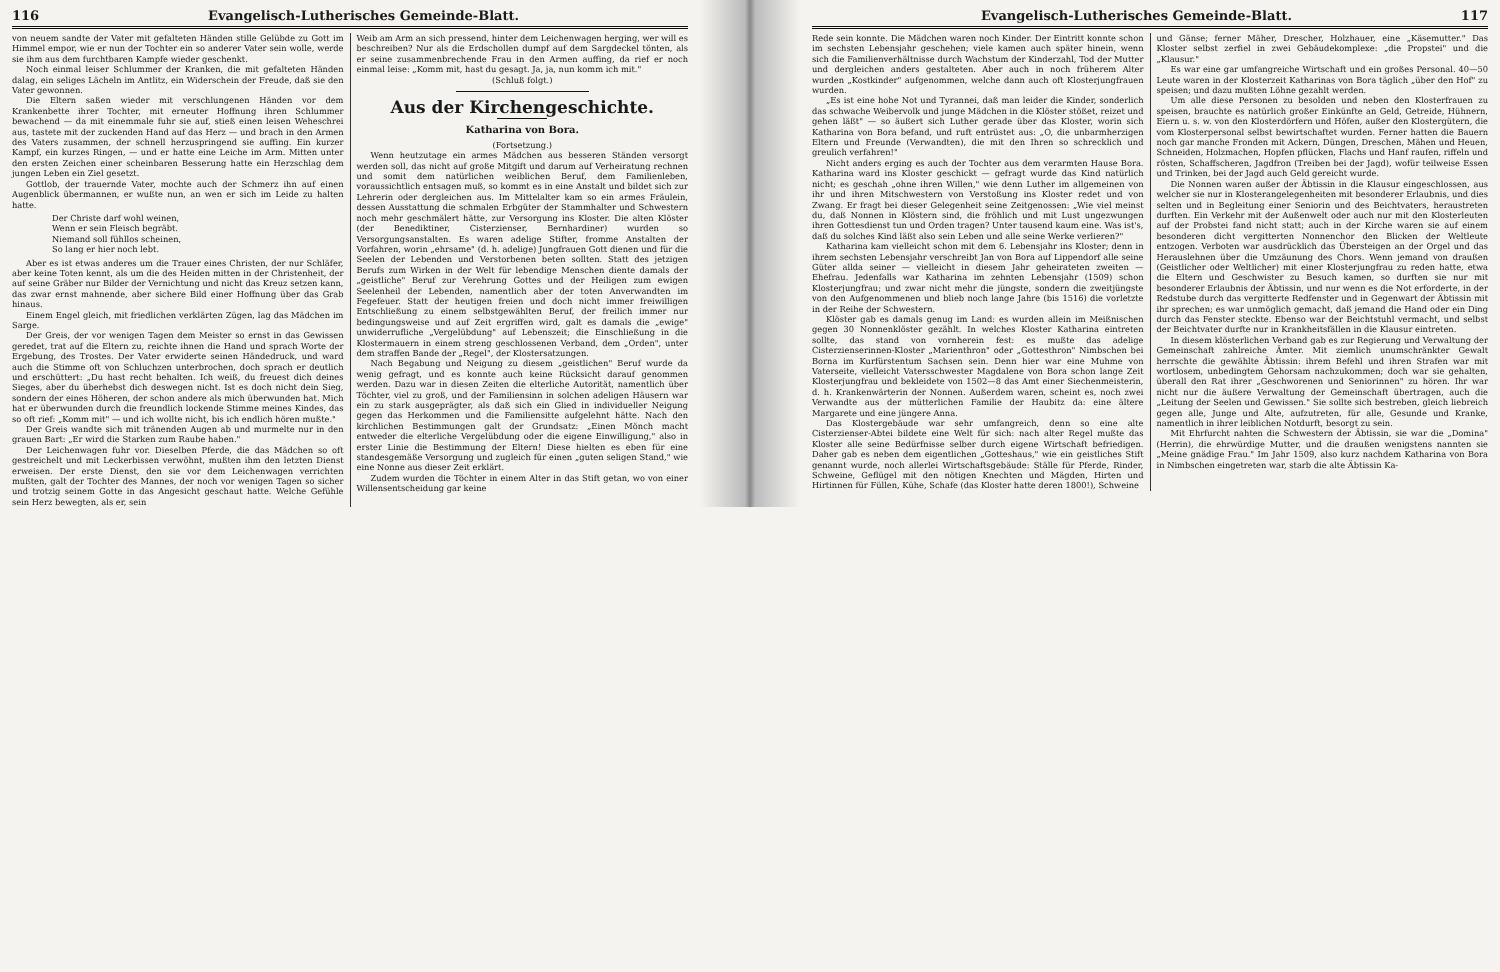116 Evangelisch-Lutherisches Gemeinde-Blatt.
von neuem sandte der Vater mit gefalteten Händen stille Gelübde zu Gott im Himmel empor, wie er nun der Tochter ein so anderer Vater sein wolle, werde sie ihm aus dem furchtbaren Kampfe wieder geschenkt.
Noch einmal leiser Schlummer der Kranken, die mit gefalteten Händen dalag, ein seliges Lächeln im Antlitz, ein Widerschein der Freude, daß sie den Vater gewonnen.
Die Eltern saßen wieder mit verschlungenen Händen vor dem Krankenbette ihrer Tochter, mit erneuter Hoffnung ihren Schlummer bewachend — da mit einemmale fuhr sie auf, stieß einen leisen Weheschrei aus, tastete mit der zuckenden Hand auf das Herz — und brach in den Armen des Vaters zusammen, der schnell herzuspringend sie auffing. Ein kurzer Kampf, ein kurzes Ringen, — und er hatte eine Leiche im Arm. Mitten unter den ersten Zeichen einer scheinbaren Besserung hatte ein Herzschlag dem jungen Leben ein Ziel gesetzt.
Gottlob, der trauernde Vater, mochte auch der Schmerz ihn auf einen Augenblick übermannen, er wußte nun, an wen er sich im Leide zu halten hatte.
Der Christe darf wohl weinen,
Wenn er sein Fleisch begräbt.
Niemand soll fühllos scheinen,
So lang er hier noch lebt.
Aber es ist etwas anderes um die Trauer eines Christen, der nur Schläfer, aber keine Toten kennt, als um die des Heiden mitten in der Christenheit, der auf seine Gräber nur Bilder der Vernichtung und nicht das Kreuz setzen kann, das zwar ernst mahnende, aber sichere Bild einer Hoffnung über das Grab hinaus.
Einem Engel gleich, mit friedlichen verklärten Zügen, lag das Mädchen im Sarge.
Der Greis, der vor wenigen Tagen dem Meister so ernst in das Gewissen geredet, trat auf die Eltern zu, reichte ihnen die Hand und sprach Worte der Ergebung, des Trostes. Der Vater erwiderte seinen Händedruck, und ward auch die Stimme oft von Schluchzen unterbrochen, doch sprach er deutlich und erschüttert: „Du hast recht behalten. Ich weiß, du freuest dich deines Sieges, aber du überhebst dich deswegen nicht. Ist es doch nicht dein Sieg, sondern der eines Höheren, der schon andere als mich überwunden hat. Mich hat er überwunden durch die freundlich lockende Stimme meines Kindes, das so oft rief: „Komm mit" — und ich wollte nicht, bis ich endlich hören mußte."
Der Greis wandte sich mit tränenden Augen ab und murmelte nur in den grauen Bart: „Er wird die Starken zum Raube haben."
Der Leichenwagen fuhr vor. Dieselben Pferde, die das Mädchen so oft gestreichelt und mit Leckerbissen verwöhnt, mußten ihm den letzten Dienst erweisen. Der erste Dienst, den sie vor dem Leichenwagen verrichten mußten, galt der Tochter des Mannes, der noch vor wenigen Tagen so sicher und trotzig seinem Gotte in das Angesicht geschaut hatte. Welche Gefühle sein Herz bewegten, als er, sein
Weib am Arm an sich pressend, hinter dem Leichenwagen herging, wer will es beschreiben? Nur als die Erdschollen dumpf auf dem Sargdeckel tönten, als er seine zusammenbrechende Frau in den Armen auffing, da rief er noch einmal leise: „Komm mit, hast du gesagt. Ja, ja, nun komm ich mit."
(Schluß folgt.)
Aus der Kirchengeschichte.
Katharina von Bora.
(Fortsetzung.)
Wenn heutzutage ein armes Mädchen aus besseren Ständen versorgt werden soll, das nicht auf große Mitgift und darum auf Verheiratung rechnen und somit dem natürlichen weiblichen Beruf, dem Familienleben, voraussichtlich entsagen muß, so kommt es in eine Anstalt und bildet sich zur Lehrerin oder dergleichen aus. Im Mittelalter kam so ein armes Fräulein, dessen Ausstattung die schmalen Erbgüter der Stammhalter und Schwestern noch mehr geschmälert hätte, zur Versorgung ins Kloster. Die alten Klöster (der Benediktiner, Cisterzienser, Bernhardiner) wurden so Versorgungsanstalten. Es waren adelige Stifter, fromme Anstalten der Vorfahren, worin „ehrsame" (d. h. adelige) Jungfrauen Gott dienen und für die Seelen der Lebenden und Verstorbenen beten sollten. Statt des jetzigen Berufs zum Wirken in der Welt für lebendige Menschen diente damals der „geistliche" Beruf zur Verehrung Gottes und der Heiligen zum ewigen Seelenheil der Lebenden, namentlich aber der toten Anverwandten im Fegefeuer. Statt der heutigen freien und doch nicht immer freiwilligen Entschließung zu einem selbstgewählten Beruf, der freilich immer nur bedingungsweise und auf Zeit ergriffen wird, galt es damals die „ewige" unwiderrufliche „Vergelübdung" auf Lebenszeit; die Einschließung in die Klostermauern in einem streng geschlossenen Verband, dem „Orden", unter dem straffen Bande der „Regel", der Klostersatzungen.
Nach Begabung und Neigung zu diesem „geistlichen" Beruf wurde da wenig gefragt, und es konnte auch keine Rücksicht darauf genommen werden. Dazu war in diesen Zeiten die elterliche Autorität, namentlich über Töchter, viel zu groß, und der Familiensinn in solchen adeligen Häusern war ein zu stark ausgeprägter, als daß sich ein Glied in individueller Neigung gegen das Herkommen und die Familiensitte aufgelehnt hätte. Nach den kirchlichen Bestimmungen galt der Grundsatz: „Einen Mönch macht entweder die elterliche Vergelübdung oder die eigene Einwilligung," also in erster Linie die Bestimmung der Eltern! Diese hielten es eben für eine standesgemäße Versorgung und zugleich für einen „guten seligen Stand," wie eine Nonne aus dieser Zeit erklärt.
Zudem wurden die Töchter in einem Alter in das Stift getan, wo von einer Willensentscheidung gar keine
Evangelisch-Lutherisches Gemeinde-Blatt. 117
Rede sein konnte. Die Mädchen waren noch Kinder. Der Eintritt konnte schon im sechsten Lebensjahr geschehen; viele kamen auch später hinein, wenn sich die Familienverhältnisse durch Wachstum der Kinderzahl, Tod der Mutter und dergleichen anders gestalteten. Aber auch in noch früherem Alter wurden „Kostkinder" aufgenommen, welche dann auch oft Klosterjungfrauen wurden.
„Es ist eine hohe Not und Tyrannei, daß man leider die Kinder, sonderlich das schwache Weibervolk und junge Mädchen in die Klöster stößet, reizet und gehen läßt" — so äußert sich Luther gerade über das Kloster, worin sich Katharina von Bora befand, und ruft entrüstet aus: „O, die unbarmherzigen Eltern und Freunde (Verwandten), die mit den Ihren so schrecklich und greulich verfahren!"
Nicht anders erging es auch der Tochter aus dem verarmten Hause Bora. Katharina ward ins Kloster geschickt — gefragt wurde das Kind natürlich nicht; es geschah „ohne ihren Willen," wie denn Luther im allgemeinen von ihr und ihren Mitschwestern von Verstoßung ins Kloster redet und von Zwang. Er fragt bei dieser Gelegenheit seine Zeitgenossen: „Wie viel meinst du, daß Nonnen in Klöstern sind, die fröhlich und mit Lust ungezwungen ihren Gottesdienst tun und Orden tragen? Unter tausend kaum eine. Was ist's, daß du solches Kind läßt also sein Leben und alle seine Werke verlieren?"
Katharina kam vielleicht schon mit dem 6. Lebensjahr ins Kloster; denn in ihrem sechsten Lebensjahr verschreibt Jan von Bora auf Lippendorf alle seine Güter allda seiner — vielleicht in diesem Jahr geheirateten zweiten — Ehefrau. Jedenfalls war Katharina im zehnten Lebensjahr (1509) schon Klosterjungfrau; und zwar nicht mehr die jüngste, sondern die zweitjüngste von den Aufgenommenen und blieb noch lange Jahre (bis 1516) die vorletzte in der Reihe der Schwestern.
Klöster gab es damals genug im Land: es wurden allein im Meißnischen gegen 30 Nonnenklöster gezählt. In welches Kloster Katharina eintreten sollte, das stand von vornherein fest: es mußte das adelige Cisterzienserinnen-Kloster „Marienthron" oder „Gottesthron" Nimbschen bei Borna im Kurfürstentum Sachsen sein. Denn hier war eine Muhme von Vaterseite, vielleicht Vatersschwester Magdalene von Bora schon lange Zeit Klosterjungfrau und bekleidete von 1502—8 das Amt einer Siechenmeisterin, d. h. Krankenwärterin der Nonnen. Außerdem waren, scheint es, noch zwei Verwandte aus der mütterlichen Familie der Haubitz da: eine ältere Margarete und eine jüngere Anna.
Das Klostergebäude war sehr umfangreich, denn so eine alte Cisterzienser-Abtei bildete eine Welt für sich: nach alter Regel mußte das Kloster alle seine Bedürfnisse selber durch eigene Wirtschaft befriedigen. Daher gab es neben dem eigentlichen „Gotteshaus," wie ein geistliches Stift genannt wurde, noch allerlei Wirtschaftsgebäude: Ställe für Pferde, Rinder, Schweine, Geflügel mit den nötigen Knechten und Mägden, Hirten und Hirtinnen für Füllen, Kühe, Schafe (das Kloster hatte deren 1800!), Schweine
und Gänse; ferner Mäher, Drescher, Holzhauer, eine „Käsemutter." Das Kloster selbst zerfiel in zwei Gebäudekomplexe: „die Propstei" und die „Klausur."
Es war eine gar umfangreiche Wirtschaft und ein großes Personal. 40—50 Leute waren in der Klosterzeit Katharinas von Bora täglich „über den Hof" zu speisen; und dazu mußten Löhne gezahlt werden.
Um alle diese Personen zu besolden und neben den Klosterfrauen zu speisen, brauchte es natürlich großer Einkünfte an Geld, Getreide, Hühnern, Eiern u. s. w. von den Klosterdörfern und Höfen, außer den Klostergütern, die vom Klosterpersonal selbst bewirtschaftet wurden. Ferner hatten die Bauern noch gar manche Fronden mit Ackern, Düngen, Dreschen, Mähen und Heuen, Schneiden, Holzmachen, Hopfen pflücken, Flachs und Hanf raufen, riffeln und rösten, Schaffscheren, Jagdfron (Treiben bei der Jagd), wofür teilweise Essen und Trinken, bei der Jagd auch Geld gereicht wurde.
Die Nonnen waren außer der Äbtissin in die Klausur eingeschlossen, aus welcher sie nur in Klosterangelegenheiten mit besonderer Erlaubnis, und dies selten und in Begleitung einer Seniorin und des Beichtvaters, heraustreten durften. Ein Verkehr mit der Außenwelt oder auch nur mit den Klosterleuten auf der Probstei fand nicht statt; auch in der Kirche waren sie auf einem besonderen dicht vergitterten Nonnenchor den Blicken der Weltleute entzogen. Verboten war ausdrücklich das Übersteigen an der Orgel und das Herauslehnen über die Umzäunung des Chors. Wenn jemand von draußen (Geistlicher oder Weltlicher) mit einer Klosterjungfrau zu reden hatte, etwa die Eltern und Geschwister zu Besuch kamen, so durften sie nur mit besonderer Erlaubnis der Äbtissin, und nur wenn es die Not erforderte, in der Redstube durch das vergitterte Redfenster und in Gegenwart der Äbtissin mit ihr sprechen; es war unmöglich gemacht, daß jemand die Hand oder ein Ding durch das Fenster steckte. Ebenso war der Beichtstuhl vermacht, und selbst der Beichtvater durfte nur in Krankheitsfällen in die Klausur eintreten.
In diesem klösterlichen Verband gab es zur Regierung und Verwaltung der Gemeinschaft zahlreiche Ämter. Mit ziemlich unumschränkter Gewalt herrschte die gewählte Äbtissin: ihrem Befehl und ihren Strafen war mit wortlosem, unbedingtem Gehorsam nachzukommen; doch war sie gehalten, überall den Rat ihrer „Geschworenen und Seniorinnen" zu hören. Ihr war nicht nur die äußere Verwaltung der Gemeinschaft übertragen, auch die „Leitung der Seelen und Gewissen." Sie sollte sich bestreben, gleich liebreich gegen alle, Junge und Alte, aufzutreten, für alle, Gesunde und Kranke, namentlich in ihrer leiblichen Notdurft, besorgt zu sein.
Mit Ehrfurcht nahten die Schwestern der Äbtissin, sie war die „Domina" (Herrin), die ehrwürdige Mutter, und die draußen wenigstens nannten sie „Meine gnädige Frau." Im Jahr 1509, also kurz nachdem Katharina von Bora in Nimbschen eingetreten war, starb die alte Äbtissin Ka-